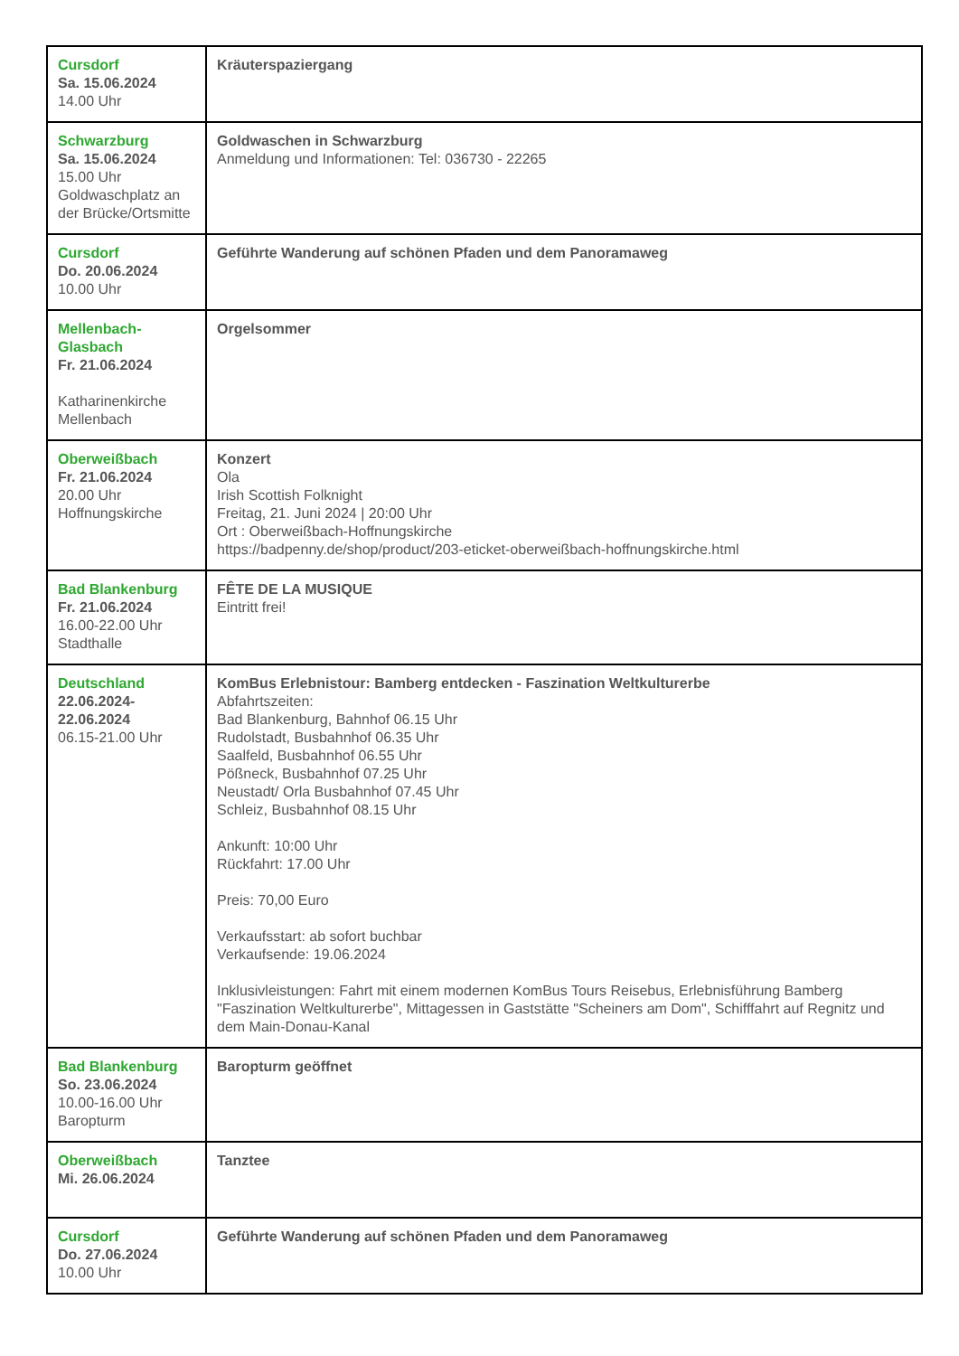| Cursdorf Sa. 15.06.2024 14.00 Uhr | Kräuterspaziergang |
| Schwarzburg Sa. 15.06.2024 15.00 Uhr Goldwaschplatz an der Brücke/Ortsmitte | Goldwaschen in Schwarzburg Anmeldung und Informationen: Tel: 036730 - 22265 |
| Cursdorf Do. 20.06.2024 10.00 Uhr | Geführte Wanderung auf schönen Pfaden und dem Panoramaweg |
| Mellenbach-Glasbach Fr. 21.06.2024 Katharinenkirche Mellenbach | Orgelsommer |
| Oberweißbach Fr. 21.06.2024 20.00 Uhr Hoffnungskirche | Konzert Ola Irish Scottish Folknight Freitag, 21. Juni 2024 / 20:00 Uhr Ort : Oberweißbach-Hoffnungskirche https://badpenny.de/shop/product/203-eticket-oberweißbach-hoffnungskirche.html |
| Bad Blankenburg Fr. 21.06.2024 16.00-22.00 Uhr Stadthalle | FÊTE DE LA MUSIQUE Eintritt frei! |
| Deutschland 22.06.2024-22.06.2024 06.15-21.00 Uhr | KomBus Erlebnistour: Bamberg entdecken - Faszination Weltkulturerbe Abfahrtszeiten: Bad Blankenburg, Bahnhof 06.15 Uhr Rudolstadt, Busbahnhof 06.35 Uhr Saalfeld, Busbahnhof 06.55 Uhr Pößneck, Busbahnhof 07.25 Uhr Neustadt/ Orla Busbahnhof 07.45 Uhr Schleiz, Busbahnhof 08.15 Uhr Ankunft: 10:00 Uhr Rückfahrt: 17.00 Uhr Preis: 70,00 Euro Verkaufsstart: ab sofort buchbar Verkaufsende: 19.06.2024 Inklusivleistungen: Fahrt mit einem modernen KomBus Tours Reisebus, Erlebnisführung Bamberg "Faszination Weltkulturerbe", Mittagessen in Gaststätte "Scheiners am Dom", Schifffahrt auf Regnitz und dem Main-Donau-Kanal |
| Bad Blankenburg So. 23.06.2024 10.00-16.00 Uhr Baropturm | Baropturm geöffnet |
| Oberweißbach Mi. 26.06.2024 | Tanztee |
| Cursdorf Do. 27.06.2024 10.00 Uhr | Geführte Wanderung auf schönen Pfaden und dem Panoramaweg |